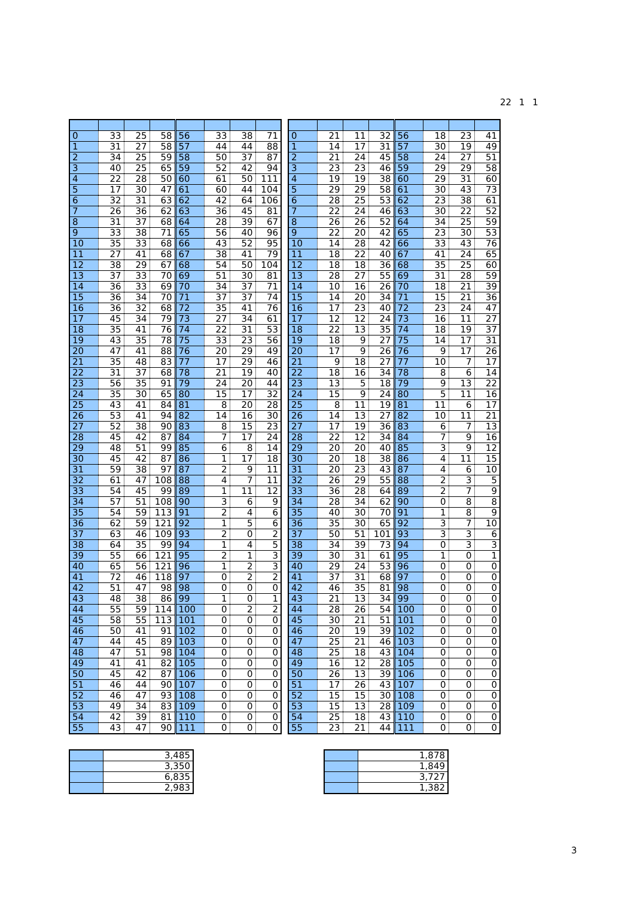22 1 1
| 0 | 33 | 25 | 58 | 56 | 33 | 38 | 71 |
| 1 | 31 | 27 | 58 | 57 | 44 | 44 | 88 |
| 2 | 34 | 25 | 59 | 58 | 50 | 37 | 87 |
| 3 | 40 | 25 | 65 | 59 | 52 | 42 | 94 |
| 4 | 22 | 28 | 50 | 60 | 61 | 50 | 111 |
| 5 | 17 | 30 | 47 | 61 | 60 | 44 | 104 |
| 6 | 32 | 31 | 63 | 62 | 42 | 64 | 106 |
| 7 | 26 | 36 | 62 | 63 | 36 | 45 | 81 |
| 8 | 31 | 37 | 68 | 64 | 28 | 39 | 67 |
| 9 | 33 | 38 | 71 | 65 | 56 | 40 | 96 |
| 10 | 35 | 33 | 68 | 66 | 43 | 52 | 95 |
| 11 | 27 | 41 | 68 | 67 | 38 | 41 | 79 |
| 12 | 38 | 29 | 67 | 68 | 54 | 50 | 104 |
| 13 | 37 | 33 | 70 | 69 | 51 | 30 | 81 |
| 14 | 36 | 33 | 69 | 70 | 34 | 37 | 71 |
| 15 | 36 | 34 | 70 | 71 | 37 | 37 | 74 |
| 16 | 36 | 32 | 68 | 72 | 35 | 41 | 76 |
| 17 | 45 | 34 | 79 | 73 | 27 | 34 | 61 |
| 18 | 35 | 41 | 76 | 74 | 22 | 31 | 53 |
| 19 | 43 | 35 | 78 | 75 | 33 | 23 | 56 |
| 20 | 47 | 41 | 88 | 76 | 20 | 29 | 49 |
| 21 | 35 | 48 | 83 | 77 | 17 | 29 | 46 |
| 22 | 31 | 37 | 68 | 78 | 21 | 19 | 40 |
| 23 | 56 | 35 | 91 | 79 | 24 | 20 | 44 |
| 24 | 35 | 30 | 65 | 80 | 15 | 17 | 32 |
| 25 | 43 | 41 | 84 | 81 | 8 | 20 | 28 |
| 26 | 53 | 41 | 94 | 82 | 14 | 16 | 30 |
| 27 | 52 | 38 | 90 | 83 | 8 | 15 | 23 |
| 28 | 45 | 42 | 87 | 84 | 7 | 17 | 24 |
| 29 | 48 | 51 | 99 | 85 | 6 | 8 | 14 |
| 30 | 45 | 42 | 87 | 86 | 1 | 17 | 18 |
| 31 | 59 | 38 | 97 | 87 | 2 | 9 | 11 |
| 32 | 61 | 47 | 108 | 88 | 4 | 7 | 11 |
| 33 | 54 | 45 | 99 | 89 | 1 | 11 | 12 |
| 34 | 57 | 51 | 108 | 90 | 3 | 6 | 9 |
| 35 | 54 | 59 | 113 | 91 | 2 | 4 | 6 |
| 36 | 62 | 59 | 121 | 92 | 1 | 5 | 6 |
| 37 | 63 | 46 | 109 | 93 | 2 | 0 | 2 |
| 38 | 64 | 35 | 99 | 94 | 1 | 4 | 5 |
| 39 | 55 | 66 | 121 | 95 | 2 | 1 | 3 |
| 40 | 65 | 56 | 121 | 96 | 1 | 2 | 3 |
| 41 | 72 | 46 | 118 | 97 | 0 | 2 | 2 |
| 42 | 51 | 47 | 98 | 98 | 0 | 0 | 0 |
| 43 | 48 | 38 | 86 | 99 | 1 | 0 | 1 |
| 44 | 55 | 59 | 114 | 100 | 0 | 2 | 2 |
| 45 | 58 | 55 | 113 | 101 | 0 | 0 | 0 |
| 46 | 50 | 41 | 91 | 102 | 0 | 0 | 0 |
| 47 | 44 | 45 | 89 | 103 | 0 | 0 | 0 |
| 48 | 47 | 51 | 98 | 104 | 0 | 0 | 0 |
| 49 | 41 | 41 | 82 | 105 | 0 | 0 | 0 |
| 50 | 45 | 42 | 87 | 106 | 0 | 0 | 0 |
| 51 | 46 | 44 | 90 | 107 | 0 | 0 | 0 |
| 52 | 46 | 47 | 93 | 108 | 0 | 0 | 0 |
| 53 | 49 | 34 | 83 | 109 | 0 | 0 | 0 |
| 54 | 42 | 39 | 81 | 110 | 0 | 0 | 0 |
| 55 | 43 | 47 | 90 | 111 | 0 | 0 | 0 |
| 0 | 21 | 11 | 32 | 56 | 18 | 23 | 41 |
| 1 | 14 | 17 | 31 | 57 | 30 | 19 | 49 |
| 2 | 21 | 24 | 45 | 58 | 24 | 27 | 51 |
| 3 | 23 | 23 | 46 | 59 | 29 | 29 | 58 |
| 4 | 19 | 19 | 38 | 60 | 29 | 31 | 60 |
| 5 | 29 | 29 | 58 | 61 | 30 | 43 | 73 |
| 6 | 28 | 25 | 53 | 62 | 23 | 38 | 61 |
| 7 | 22 | 24 | 46 | 63 | 30 | 22 | 52 |
| 8 | 26 | 26 | 52 | 64 | 34 | 25 | 59 |
| 9 | 22 | 20 | 42 | 65 | 23 | 30 | 53 |
| 10 | 14 | 28 | 42 | 66 | 33 | 43 | 76 |
| 11 | 18 | 22 | 40 | 67 | 41 | 24 | 65 |
| 12 | 18 | 18 | 36 | 68 | 35 | 25 | 60 |
| 13 | 28 | 27 | 55 | 69 | 31 | 28 | 59 |
| 14 | 10 | 16 | 26 | 70 | 18 | 21 | 39 |
| 15 | 14 | 20 | 34 | 71 | 15 | 21 | 36 |
| 16 | 17 | 23 | 40 | 72 | 23 | 24 | 47 |
| 17 | 12 | 12 | 24 | 73 | 16 | 11 | 27 |
| 18 | 22 | 13 | 35 | 74 | 18 | 19 | 37 |
| 19 | 18 | 9 | 27 | 75 | 14 | 17 | 31 |
| 20 | 17 | 9 | 26 | 76 | 9 | 17 | 26 |
| 21 | 9 | 18 | 27 | 77 | 10 | 7 | 17 |
| 22 | 18 | 16 | 34 | 78 | 8 | 6 | 14 |
| 23 | 13 | 5 | 18 | 79 | 9 | 13 | 22 |
| 24 | 15 | 9 | 24 | 80 | 5 | 11 | 16 |
| 25 | 8 | 11 | 19 | 81 | 11 | 6 | 17 |
| 26 | 14 | 13 | 27 | 82 | 10 | 11 | 21 |
| 27 | 17 | 19 | 36 | 83 | 6 | 7 | 13 |
| 28 | 22 | 12 | 34 | 84 | 7 | 9 | 16 |
| 29 | 20 | 20 | 40 | 85 | 3 | 9 | 12 |
| 30 | 20 | 18 | 38 | 86 | 4 | 11 | 15 |
| 31 | 20 | 23 | 43 | 87 | 4 | 6 | 10 |
| 32 | 26 | 29 | 55 | 88 | 2 | 3 | 5 |
| 33 | 36 | 28 | 64 | 89 | 2 | 7 | 9 |
| 34 | 28 | 34 | 62 | 90 | 0 | 8 | 8 |
| 35 | 40 | 30 | 70 | 91 | 1 | 8 | 9 |
| 36 | 35 | 30 | 65 | 92 | 3 | 7 | 10 |
| 37 | 50 | 51 | 101 | 93 | 3 | 3 | 6 |
| 38 | 34 | 39 | 73 | 94 | 0 | 3 | 3 |
| 39 | 30 | 31 | 61 | 95 | 1 | 0 | 1 |
| 40 | 29 | 24 | 53 | 96 | 0 | 0 | 0 |
| 41 | 37 | 31 | 68 | 97 | 0 | 0 | 0 |
| 42 | 46 | 35 | 81 | 98 | 0 | 0 | 0 |
| 43 | 21 | 13 | 34 | 99 | 0 | 0 | 0 |
| 44 | 28 | 26 | 54 | 100 | 0 | 0 | 0 |
| 45 | 30 | 21 | 51 | 101 | 0 | 0 | 0 |
| 46 | 20 | 19 | 39 | 102 | 0 | 0 | 0 |
| 47 | 25 | 21 | 46 | 103 | 0 | 0 | 0 |
| 48 | 25 | 18 | 43 | 104 | 0 | 0 | 0 |
| 49 | 16 | 12 | 28 | 105 | 0 | 0 | 0 |
| 50 | 26 | 13 | 39 | 106 | 0 | 0 | 0 |
| 51 | 17 | 26 | 43 | 107 | 0 | 0 | 0 |
| 52 | 15 | 15 | 30 | 108 | 0 | 0 | 0 |
| 53 | 15 | 13 | 28 | 109 | 0 | 0 | 0 |
| 54 | 25 | 18 | 43 | 110 | 0 | 0 | 0 |
| 55 | 23 | 21 | 44 | 111 | 0 | 0 | 0 |
| | 3,485 |
| | 3,350 |
| | 6,835 |
| | 2,983 |
| | 1,878 |
| | 1,849 |
| | 3,727 |
| | 1,382 |
3